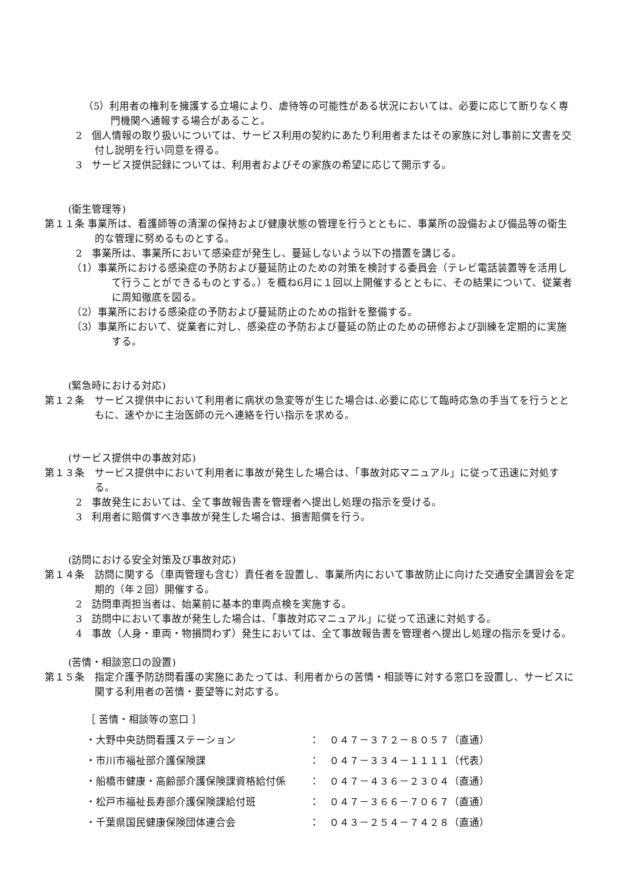（5）利用者の権利を擁護する立場により、虐待等の可能性がある状況においては、必要に応じて断りなく専門機関へ通報する場合があること。
2　個人情報の取り扱いについては、サービス利用の契約にあたり利用者またはその家族に対し事前に文書を交付し説明を行い同意を得る。
3　サービス提供記録については、利用者およびその家族の希望に応じて開示する。
(衛生管理等)
第１１条 事業所は、看護師等の清潔の保持および健康状態の管理を行うとともに、事業所の設備および備品等の衛生的な管理に努めるものとする。
2　事業所は、事業所において感染症が発生し、蔓延しないよう以下の措置を講じる。
（1）事業所における感染症の予防および蔓延防止のための対策を検討する委員会（テレビ電話装置等を活用して行うことができるものとする。）を概ね6月に１回以上開催するとともに、その結果について、従業者に周知徹底を図る。
（2）事業所における感染症の予防および蔓延防止のための指針を整備する。
（3）事業所において、従業者に対し、感染症の予防および蔓延の防止のための研修および訓練を定期的に実施する。
(緊急時における対応)
第１２条　サービス提供中において利用者に病状の急変等が生じた場合は､必要に応じて臨時応急の手当てを行うとともに、速やかに主治医師の元へ連絡を行い指示を求める。
(サービス提供中の事故対応)
第１３条　サービス提供中において利用者に事故が発生した場合は、「事故対応マニュアル」に従って迅速に対処する。
2　事故発生においては、全て事故報告書を管理者へ提出し処理の指示を受ける。
3　利用者に賠償すべき事故が発生した場合は、損害賠償を行う。
(訪問における安全対策及び事故対応)
第１４条　訪問に関する（車両管理も含む）責任者を設置し、事業所内において事故防止に向けた交通安全講習会を定期的（年２回）開催する。
2　訪問車両担当者は、始業前に基本的車両点検を実施する。
3　訪問中において事故が発生した場合は、「事故対応マニュアル」に従って迅速に対処する。
4　事故（人身・車両・物損問わず）発生においては、全て事故報告書を管理者へ提出し処理の指示を受ける。
(苦情・相談窓口の設置)
第１５条　指定介護予防訪問看護の実施にあたっては、利用者からの苦情・相談等に対する窓口を設置し、サービスに関する利用者の苦情・要望等に対応する。
［ 苦情・相談等の窓口 ］
・大野中央訪問看護ステーション ：　０４７－３７２－８０５７（直通）
・市川市福祉部介護保険課 ：　０４７－３３４－１１１１（代表）
・船橋市健康・高齢部介護保険課資格給付係 ：　０４７－４３６－２３０４（直通）
・松戸市福祉長寿部介護保険課給付班 ：　０４７－３６６－７０６７（直通）
・千葉県国民健康保険団体連合会 ：　０４３－２５４－７４２８（直通）